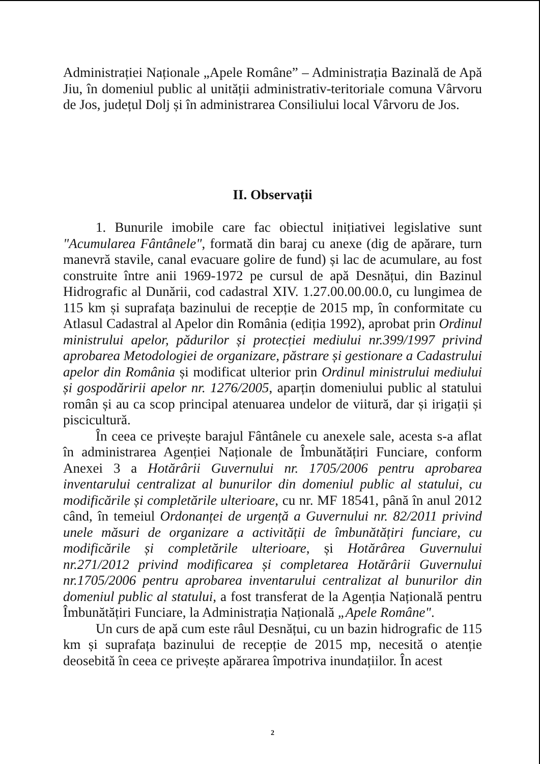Administrației Naționale „Apele Române” – Administrația Bazinală de Apă Jiu, în domeniul public al unității administrativ-teritoriale comuna Vârvoru de Jos, județul Dolj și în administrarea Consiliului local Vârvoru de Jos.
II. Observații
1. Bunurile imobile care fac obiectul inițiativei legislative sunt "Acumularea Fântânele", formată din baraj cu anexe (dig de apărare, turn manevră stavile, canal evacuare golire de fund) și lac de acumulare, au fost construite între anii 1969-1972 pe cursul de apă Desnățui, din Bazinul Hidrografic al Dunării, cod cadastral XIV. 1.27.00.00.00.0, cu lungimea de 115 km și suprafața bazinului de recepție de 2015 mp, în conformitate cu Atlasul Cadastral al Apelor din România (ediția 1992), aprobat prin Ordinul ministrului apelor, pădurilor și protecției mediului nr.399/1997 privind aprobarea Metodologiei de organizare, păstrare și gestionare a Cadastrului apelor din România și modificat ulterior prin Ordinul ministrului mediului și gospodăririi apelor nr. 1276/2005, aparțin domeniului public al statului român și au ca scop principal atenuarea undelor de viitură, dar și irigații și piscicultură.
În ceea ce privește barajul Fântânele cu anexele sale, acesta s-a aflat în administrarea Agenției Naționale de Îmbunătățiri Funciare, conform Anexei 3 a Hotărârii Guvernului nr. 1705/2006 pentru aprobarea inventarului centralizat al bunurilor din domeniul public al statului, cu modificările și completările ulterioare, cu nr. MF 18541, până în anul 2012 când, în temeiul Ordonanței de urgență a Guvernului nr. 82/2011 privind unele măsuri de organizare a activității de îmbunătățiri funciare, cu modificările și completările ulterioare, și Hotărârea Guvernului nr.271/2012 privind modificarea și completarea Hotărârii Guvernului nr.1705/2006 pentru aprobarea inventarului centralizat al bunurilor din domeniul public al statului, a fost transferat de la Agenția Națională pentru Îmbunătățiri Funciare, la Administrația Națională „Apele Române".
Un curs de apă cum este râul Desnățui, cu un bazin hidrografic de 115 km și suprafața bazinului de recepție de 2015 mp, necesită o atenție deosebită în ceea ce privește apărarea împotriva inundațiilor. În acest
2